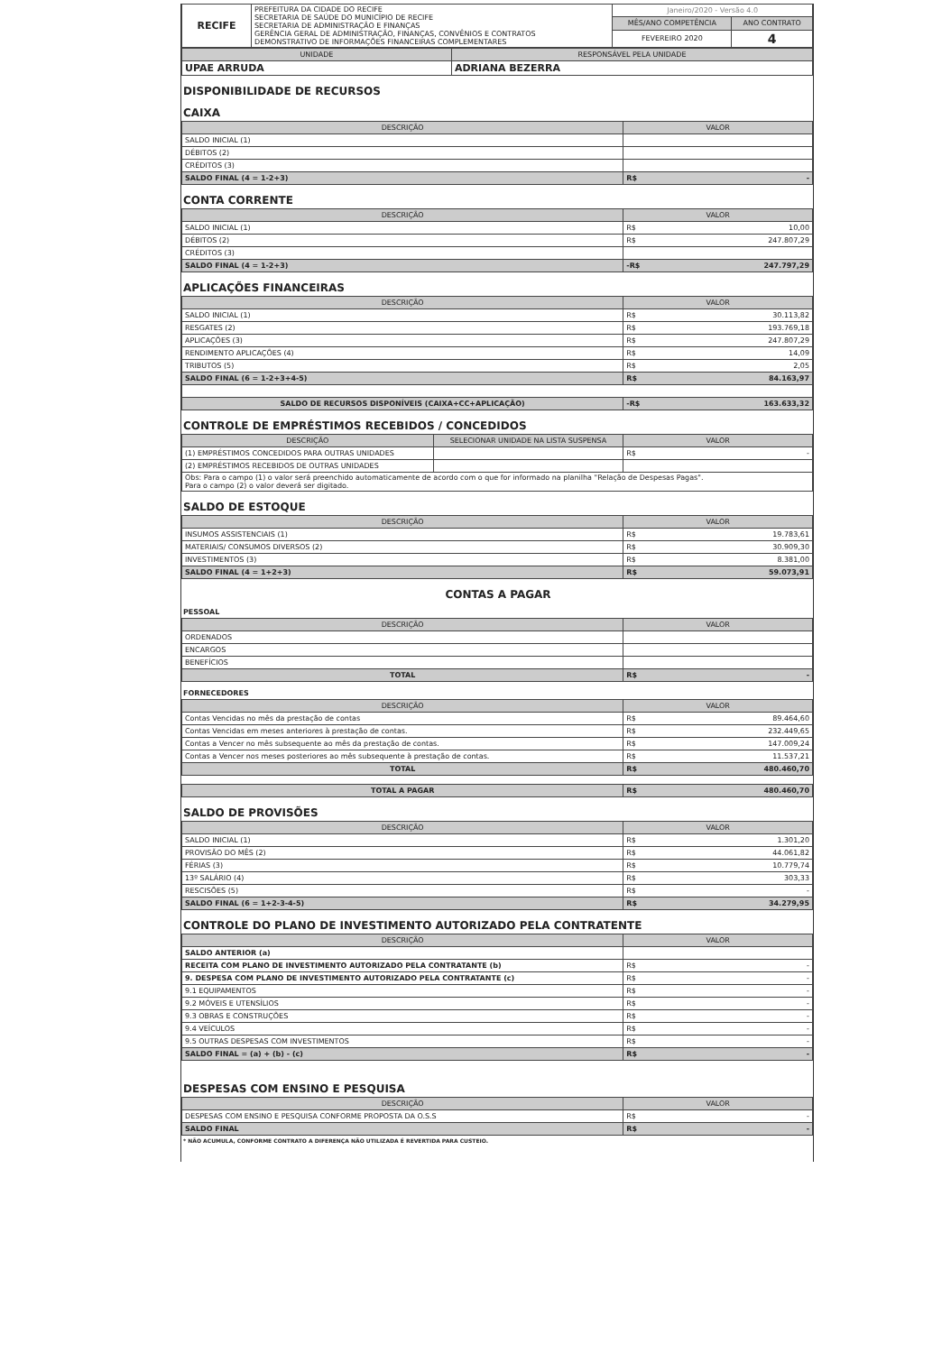| RECIFE | PREFEITURA DA CIDADE DO RECIFE SECRETARIA DE SAÚDE DO MUNICÍPIO DE RECIFE SECRETARIA DE ADMINISTRAÇÃO E FINANÇAS GERÊNCIA GERAL DE ADMINISTRAÇÃO, FINANÇAS, CONVÊNIOS E CONTRATOS DEMONSTRATIVO DE INFORMAÇÕES FINANCEIRAS COMPLEMENTARES | Janeiro/2020 - Versão 4.0 | |
| | | MÊS/ANO COMPETÊNCIA | ANO CONTRATO |
| | | FEVEREIRO 2020 | 4 |
| UNIDADE | RESPONSÁVEL PELA UNIDADE |
| --- | --- |
| UPAE ARRUDA | ADRIANA BEZERRA |
DISPONIBILIDADE DE RECURSOS
CAIXA
| DESCRIÇÃO | VALOR |
| --- | --- |
| SALDO INICIAL (1) | |
| DÉBITOS (2) | |
| CRÉDITOS (3) | |
| SALDO FINAL (4 = 1-2+3) | R$ - |
CONTA CORRENTE
| DESCRIÇÃO | VALOR |
| --- | --- |
| SALDO INICIAL (1) | R$ 10,00 |
| DÉBITOS (2) | R$ 247.807,29 |
| CRÉDITOS (3) | |
| SALDO FINAL (4 = 1-2+3) | -R$ 247.797,29 |
APLICAÇÕES FINANCEIRAS
| DESCRIÇÃO | VALOR |
| --- | --- |
| SALDO INICIAL (1) | R$ 30.113,82 |
| RESGATES (2) | R$ 193.769,18 |
| APLICAÇÕES (3) | R$ 247.807,29 |
| RENDIMENTO APLICAÇÕES (4) | R$ 14,09 |
| TRIBUTOS (5) | R$ 2,05 |
| SALDO FINAL (6 = 1-2+3+4-5) | R$ 84.163,97 |
| SALDO DE RECURSOS DISPONÍVEIS (CAIXA+CC+APLICAÇÃO) | -R$ 163.633,32 |
CONTROLE DE EMPRÉSTIMOS RECEBIDOS / CONCEDIDOS
| DESCRIÇÃO | SELECIONAR UNIDADE NA LISTA SUSPENSA | VALOR |
| --- | --- | --- |
| (1) EMPRÉSTIMOS CONCEDIDOS PARA OUTRAS UNIDADES | | R$ - |
| (2) EMPRÉSTIMOS RECEBIDOS DE OUTRAS UNIDADES | | |
| Obs: Para o campo (1) o valor será preenchido automaticamente de acordo com o que for informado na planilha "Relação de Despesas Pagas". Para o campo (2) o valor deverá ser digitado. | | |
SALDO DE ESTOQUE
| DESCRIÇÃO | VALOR |
| --- | --- |
| INSUMOS ASSISTENCIAIS (1) | R$ 19.783,61 |
| MATERIAIS/ CONSUMOS DIVERSOS (2) | R$ 30.909,30 |
| INVESTIMENTOS (3) | R$ 8.381,00 |
| SALDO FINAL (4 = 1+2+3) | R$ 59.073,91 |
CONTAS A PAGAR
PESSOAL
| DESCRIÇÃO | VALOR |
| --- | --- |
| ORDENADOS | |
| ENCARGOS | |
| BENEFÍCIOS | |
| TOTAL | R$ - |
FORNECEDORES
| DESCRIÇÃO | VALOR |
| --- | --- |
| Contas Vencidas no mês da prestação de contas | R$ 89.464,60 |
| Contas Vencidas em meses anteriores à prestação de contas. | R$ 232.449,65 |
| Contas a Vencer no mês subsequente ao mês da prestação de contas. | R$ 147.009,24 |
| Contas a Vencer nos meses posteriores ao mês subsequente à prestação de contas. | R$ 11.537,21 |
| TOTAL | R$ 480.460,70 |
| TOTAL A PAGAR | R$ 480.460,70 |
SALDO DE PROVISÕES
| DESCRIÇÃO | VALOR |
| --- | --- |
| SALDO INICIAL (1) | R$ 1.301,20 |
| PROVISÃO DO MÊS (2) | R$ 44.061,82 |
| FÉRIAS (3) | R$ 10.779,74 |
| 13º SALÁRIO (4) | R$ 303,33 |
| RESCISÕES (5) | R$ - |
| SALDO FINAL (6 = 1+2-3-4-5) | R$ 34.279,95 |
CONTROLE DO PLANO DE INVESTIMENTO AUTORIZADO PELA CONTRATENTE
| DESCRIÇÃO | VALOR |
| --- | --- |
| SALDO ANTERIOR (a) | |
| RECEITA COM PLANO DE INVESTIMENTO AUTORIZADO PELA CONTRATANTE (b) | R$ - |
| 9. DESPESA COM PLANO DE INVESTIMENTO AUTORIZADO PELA CONTRATANTE (c) | R$ - |
| 9.1 EQUIPAMENTOS | R$ - |
| 9.2 MÓVEIS E UTENSÍLIOS | R$ - |
| 9.3 OBRAS E CONSTRUÇÕES | R$ - |
| 9.4 VEÍCULOS | R$ - |
| 9.5 OUTRAS DESPESAS COM INVESTIMENTOS | R$ - |
| SALDO FINAL = (a) + (b) - (c) | R$ - |
DESPESAS COM ENSINO E PESQUISA
| DESCRIÇÃO | VALOR |
| --- | --- |
| DESPESAS COM ENSINO E PESQUISA CONFORME PROPOSTA DA O.S.S | R$ - |
| SALDO FINAL | R$ - |
* NÃO ACUMULA, CONFORME CONTRATO A DIFERENÇA NÃO UTILIZADA É REVERTIDA PARA CUSTEIO.